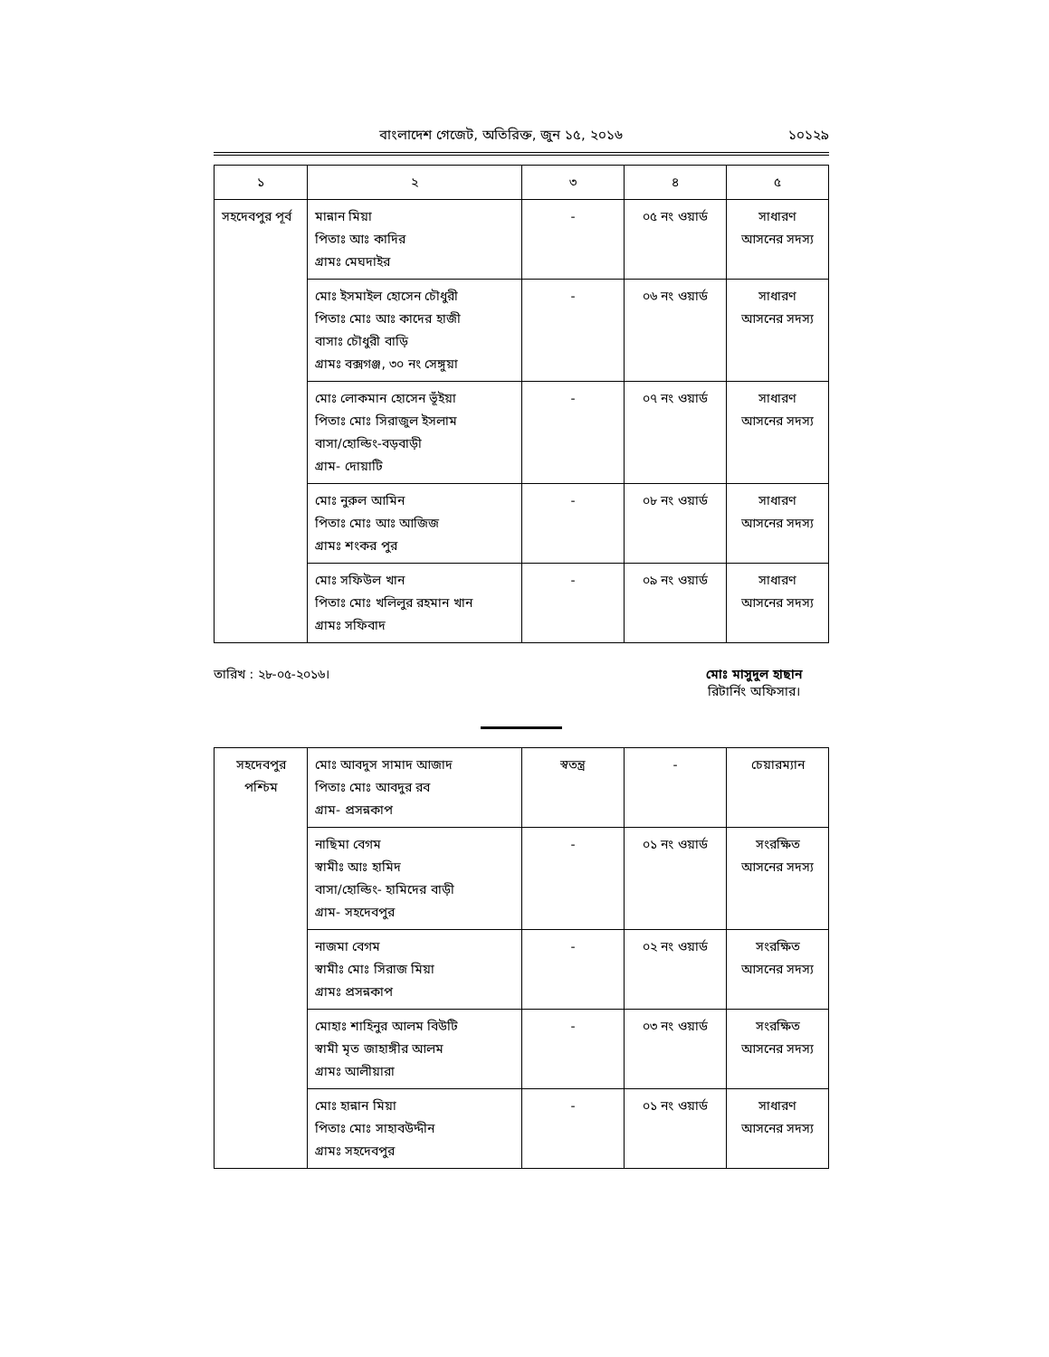বাংলাদেশ গেজেট, অতিরিক্ত, জুন ১৫, ২০১৬ ১০১২৯
| ১ | ২ | ৩ | ৪ | ৫ |
| --- | --- | --- | --- | --- |
| সহদেবপুর পূর্ব | মান্নান মিয়া পিতাঃ আঃ কাদির গ্রামঃ মেঘদাইর | - | ০৫ নং ওয়ার্ড | সাধারণ আসনের সদস্য |
| | মোঃ ইসমাইল হোসেন চৌধুরী পিতাঃ মোঃ আঃ কাদের হাজী বাসাঃ চৌধুরী বাড়ি গ্রামঃ বক্সগঞ্জ, ৩০ নং সেঙ্গুয়া | - | ০৬ নং ওয়ার্ড | সাধারণ আসনের সদস্য |
| | মোঃ লোকমান হোসেন ভূঁইয়া পিতাঃ মোঃ সিরাজুল ইসলাম বাসা/হোল্ডিং-বড়বাড়ী গ্রাম- দোয়াটি | - | ০৭ নং ওয়ার্ড | সাধারণ আসনের সদস্য |
| | মোঃ নুরুল আমিন পিতাঃ মোঃ আঃ আজিজ গ্রামঃ শংকর পুর | - | ০৮ নং ওয়ার্ড | সাধারণ আসনের সদস্য |
| | মোঃ সফিউল খান পিতাঃ মোঃ খলিলুর রহমান খান গ্রামঃ সফিবাদ | - | ০৯ নং ওয়ার্ড | সাধারণ আসনের সদস্য |
তারিখ : ২৮-০৫-২০১৬। মোঃ মাসুদুল হাছান
রিটার্নিং অফিসার।
| সহদেবপুর পশ্চিম | মোঃ আবদুস সামাদ আজাদ পিতাঃ মোঃ আবদুর রব গ্রাম- প্রসন্নকাপ | স্বতন্ত্র | - | চেয়ারম্যান |
| | নাছিমা বেগম স্বামীঃ আঃ হামিদ বাসা/হোল্ডিং- হামিদের বাড়ী গ্রাম- সহদেবপুর | - | ০১ নং ওয়ার্ড | সংরক্ষিত আসনের সদস্য |
| | নাজমা বেগম স্বামীঃ মোঃ সিরাজ মিয়া গ্রামঃ প্রসন্নকাপ | - | ০২ নং ওয়ার্ড | সংরক্ষিত আসনের সদস্য |
| | মোহাঃ শাহিনুর আলম বিউটি স্বামী মৃত জাহাঙ্গীর আলম গ্রামঃ আলীয়ারা | - | ০৩ নং ওয়ার্ড | সংরক্ষিত আসনের সদস্য |
| | মোঃ হান্নান মিয়া পিতাঃ মোঃ সাহাবউদ্দীন গ্রামঃ সহদেবপুর | - | ০১ নং ওয়ার্ড | সাধারণ আসনের সদস্য |